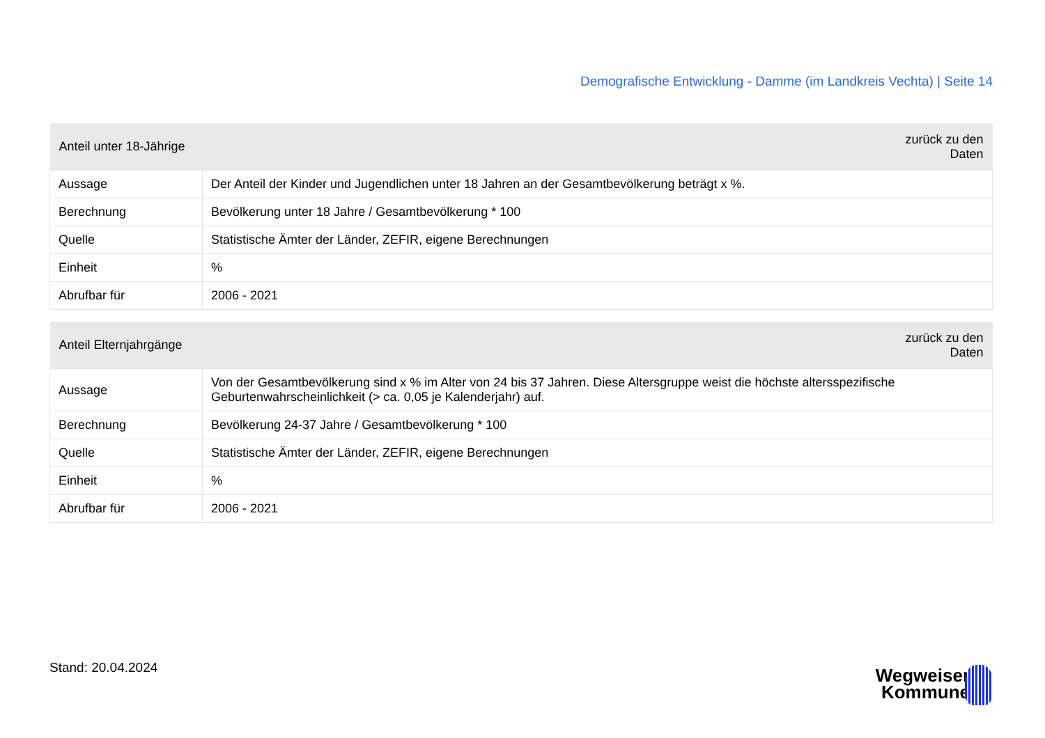Demografische Entwicklung - Damme (im Landkreis Vechta) | Seite 14
| Anteil unter 18-Jährige | zurück zu den Daten |
| --- | --- |
| Aussage | Der Anteil der Kinder und Jugendlichen unter 18 Jahren an der Gesamtbevölkerung beträgt x %. |
| Berechnung | Bevölkerung unter 18 Jahre / Gesamtbevölkerung * 100 |
| Quelle | Statistische Ämter der Länder, ZEFIR, eigene Berechnungen |
| Einheit | % |
| Abrufbar für | 2006 - 2021 |
| Anteil Elternjahrgänge | zurück zu den Daten |
| --- | --- |
| Aussage | Von der Gesamtbevölkerung sind x % im Alter von 24 bis 37 Jahren. Diese Altersgruppe weist die höchste altersspezifische Geburtenwahrscheinlichkeit (> ca. 0,05 je Kalenderjahr) auf. |
| Berechnung | Bevölkerung 24-37 Jahre / Gesamtbevölkerung * 100 |
| Quelle | Statistische Ämter der Länder, ZEFIR, eigene Berechnungen |
| Einheit | % |
| Abrufbar für | 2006 - 2021 |
Stand: 20.04.2024
Wegweiser
Kommune